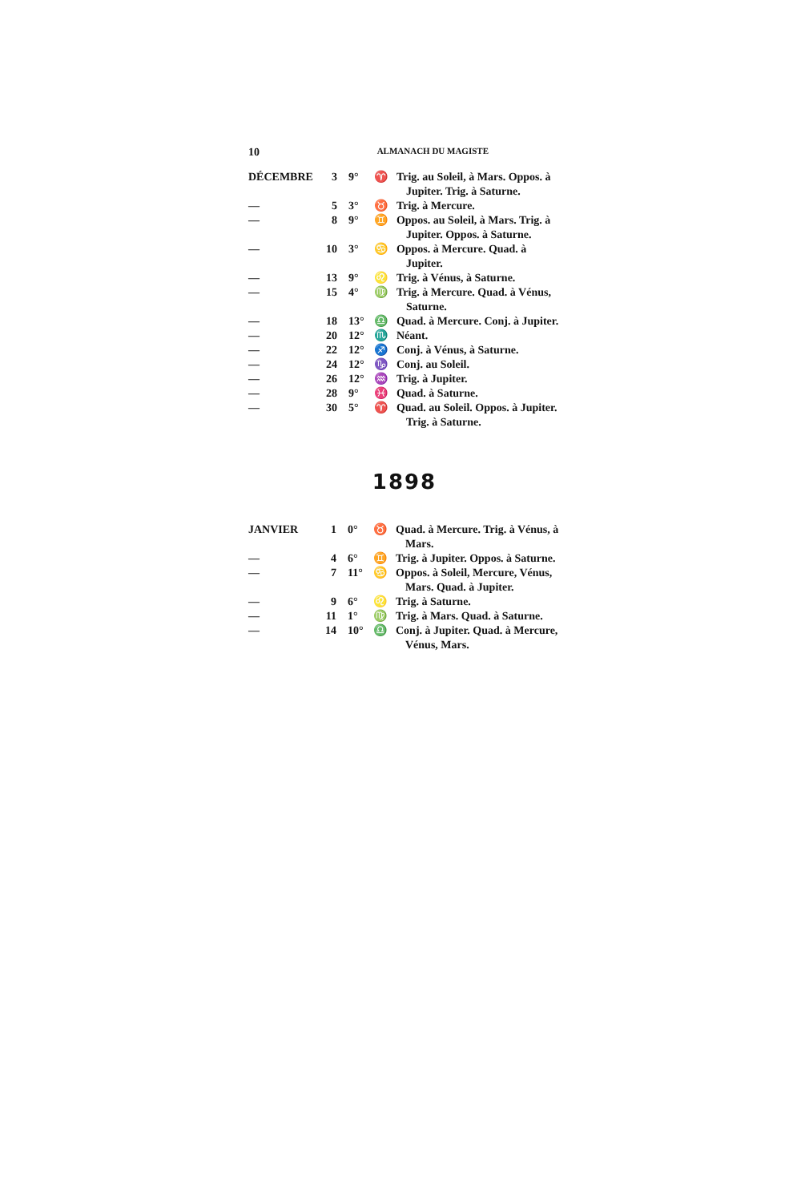10 ALMANACH DU MAGISTE
| DÉCEMBRE | 3 | 9° | ♈ | Trig. au Soleil, à Mars. Oppos. à Jupiter. Trig. à Saturne. |
| — | 5 | 3° | ♉ | Trig. à Mercure. |
| — | 8 | 9° | ♊ | Oppos. au Soleil, à Mars. Trig. à Jupiter. Oppos. à Saturne. |
| — | 10 | 3° | ♋ | Oppos. à Mercure. Quad. à Jupiter. |
| — | 13 | 9° | ♌ | Trig. à Vénus, à Saturne. |
| — | 15 | 4° | ♍ | Trig. à Mercure. Quad. à Vénus, Saturne. |
| — | 18 | 13° | ♎ | Quad. à Mercure. Conj. à Jupiter. |
| — | 20 | 12° | ♏ | Néant. |
| — | 22 | 12° | ♐ | Conj. à Vénus, à Saturne. |
| — | 24 | 12° | ♑ | Conj. au Soleil. |
| — | 26 | 12° | ♒ | Trig. à Jupiter. |
| — | 28 | 9° | ♓ | Quad. à Saturne. |
| — | 30 | 5° | ♈ | Quad. au Soleil. Oppos. à Jupiter. Trig. à Saturne. |
1898
| JANVIER | 1 | 0° | ♉ | Quad. à Mercure. Trig. à Vénus, à Mars. |
| — | 4 | 6° | ♊ | Trig. à Jupiter. Oppos. à Saturne. |
| — | 7 | 11° | ♋ | Oppos. à Soleil, Mercure, Vénus, Mars. Quad. à Jupiter. |
| — | 9 | 6° | ♌ | Trig. à Saturne. |
| — | 11 | 1° | ♍ | Trig. à Mars. Quad. à Saturne. |
| — | 14 | 10° | ♎ | Conj. à Jupiter. Quad. à Mercure, Vénus, Mars. |